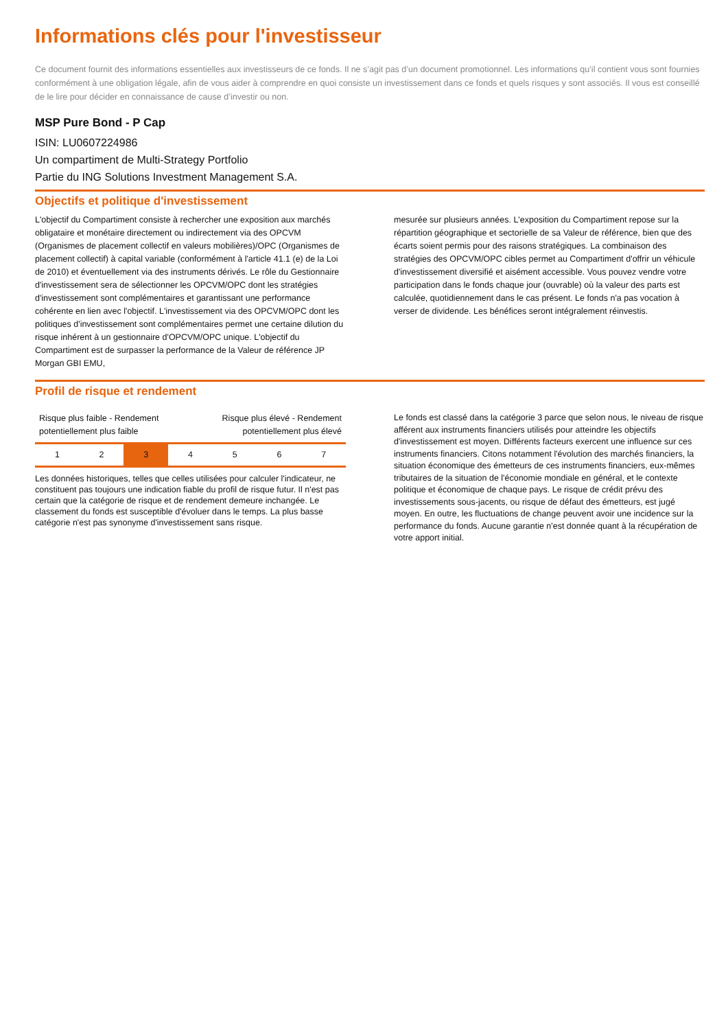Informations clés pour l'investisseur
Ce document fournit des informations essentielles aux investisseurs de ce fonds. Il ne s’agit pas d’un document promotionnel. Les informations qu’il contient vous sont fournies conformément à une obligation légale, afin de vous aider à comprendre en quoi consiste un investissement dans ce fonds et quels risques y sont associés. Il vous est conseillé de le lire pour décider en connaissance de cause d’investir ou non.
MSP Pure Bond - P Cap
ISIN: LU0607224986
Un compartiment de Multi-Strategy Portfolio
Partie du ING Solutions Investment Management S.A.
Objectifs et politique d'investissement
L'objectif du Compartiment consiste à rechercher une exposition aux marchés obligataire et monétaire directement ou indirectement via des OPCVM (Organismes de placement collectif en valeurs mobilières)/OPC (Organismes de placement collectif) à capital variable (conformément à l'article 41.1 (e) de la Loi de 2010) et éventuellement via des instruments dérivés. Le rôle du Gestionnaire d'investissement sera de sélectionner les OPCVM/OPC dont les stratégies d'investissement sont complémentaires et garantissant une performance cohérente en lien avec l'objectif. L'investissement via des OPCVM/OPC dont les politiques d'investissement sont complémentaires permet une certaine dilution du risque inhérent à un gestionnaire d'OPCVM/OPC unique. L'objectif du Compartiment est de surpasser la performance de la Valeur de référence JP Morgan GBI EMU,
mesurée sur plusieurs années. L'exposition du Compartiment repose sur la répartition géographique et sectorielle de sa Valeur de référence, bien que des écarts soient permis pour des raisons stratégiques. La combinaison des stratégies des OPCVM/OPC cibles permet au Compartiment d'offrir un véhicule d'investissement diversifié et aisément accessible. Vous pouvez vendre votre participation dans le fonds chaque jour (ouvrable) où la valeur des parts est calculée, quotidiennement dans le cas présent. Le fonds n'a pas vocation à verser de dividende. Les bénéfices seront intégralement réinvestis.
Profil de risque et rendement
Risque plus faible - Rendement
potentiellement plus faible Risque plus élevé - Rendement
potentiellement plus élevé
| 1 | 2 | 3 | 4 | 5 | 6 | 7 |
Les données historiques, telles que celles utilisées pour calculer l'indicateur, ne constituent pas toujours une indication fiable du profil de risque futur. Il n'est pas certain que la catégorie de risque et de rendement demeure inchangée. Le classement du fonds est susceptible d'évoluer dans le temps. La plus basse catégorie n'est pas synonyme d'investissement sans risque.
Le fonds est classé dans la catégorie 3 parce que selon nous, le niveau de risque afférent aux instruments financiers utilisés pour atteindre les objectifs d'investissement est moyen. Différents facteurs exercent une influence sur ces instruments financiers. Citons notamment l'évolution des marchés financiers, la situation économique des émetteurs de ces instruments financiers, eux-mêmes tributaires de la situation de l'économie mondiale en général, et le contexte politique et économique de chaque pays. Le risque de crédit prévu des investissements sous-jacents, ou risque de défaut des émetteurs, est jugé moyen. En outre, les fluctuations de change peuvent avoir une incidence sur la performance du fonds. Aucune garantie n'est donnée quant à la récupération de votre apport initial.